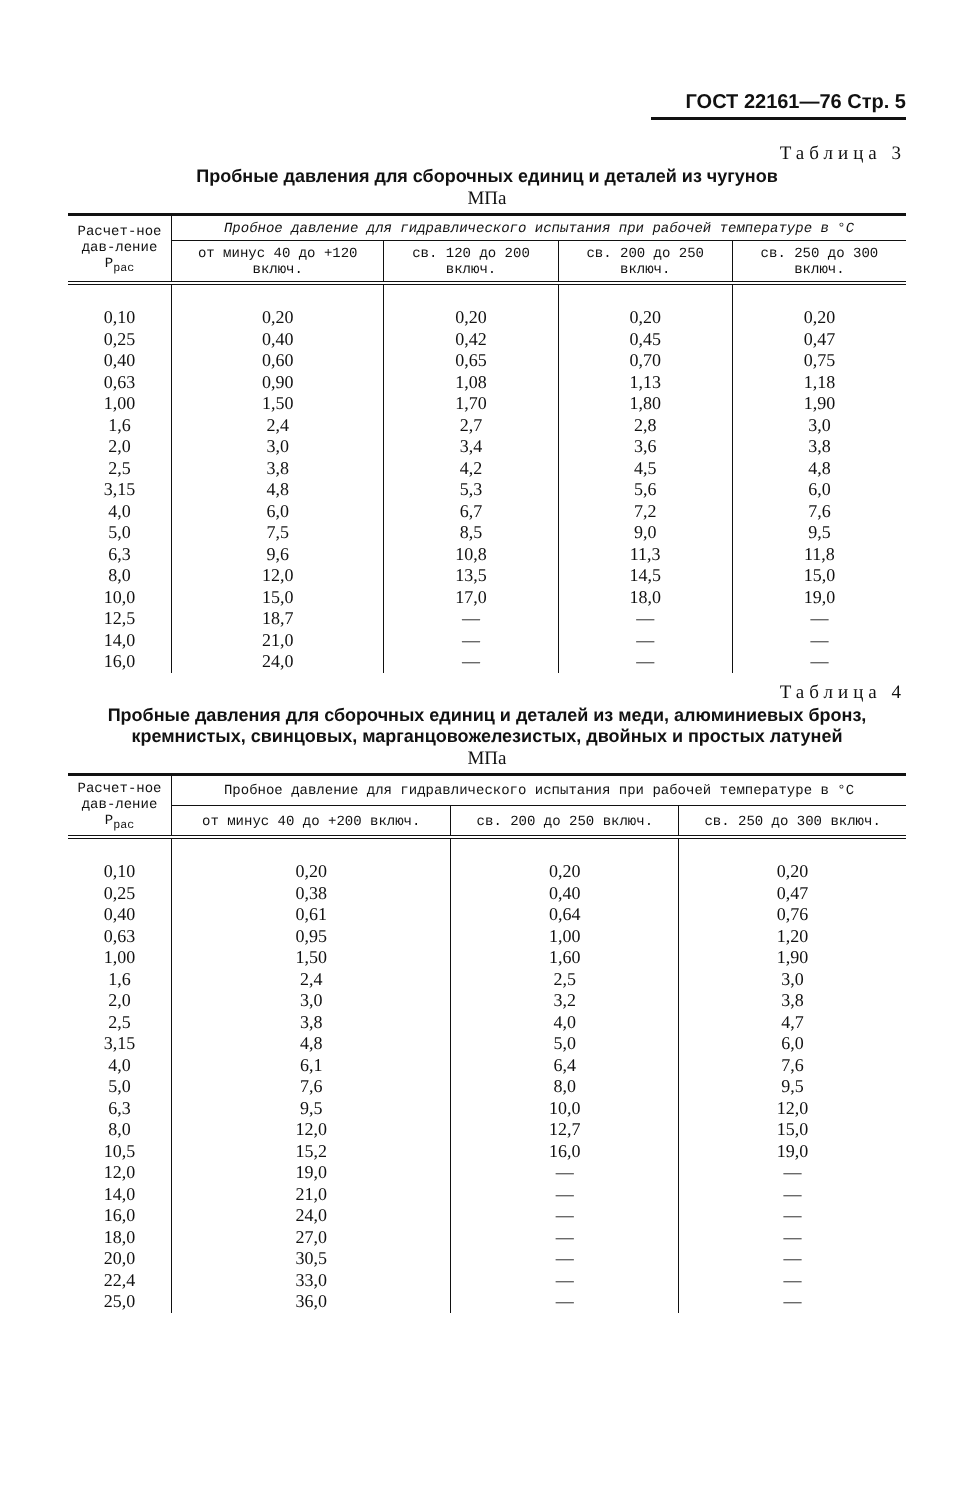ГОСТ 22161—76 Стр. 5
Таблица 3
Пробные давления для сборочных единиц и деталей из чугунов
МПа
| Расчет-ное дав-ление P<sub>рас</sub> | Пробное давление для гидравлического испытания при рабочей температуре в °С | | | |
| --- | --- | --- | --- | --- |
| | от минус 40 до +120 включ. | св. 120 до 200 включ. | св. 200 до 250 включ. | св. 250 до 300 включ. |
| 0,10 | 0,20 | 0,20 | 0,20 | 0,20 |
| 0,25 | 0,40 | 0,42 | 0,45 | 0,47 |
| 0,40 | 0,60 | 0,65 | 0,70 | 0,75 |
| 0,63 | 0,90 | 1,08 | 1,13 | 1,18 |
| 1,00 | 1,50 | 1,70 | 1,80 | 1,90 |
| 1,6 | 2,4 | 2,7 | 2,8 | 3,0 |
| 2,0 | 3,0 | 3,4 | 3,6 | 3,8 |
| 2,5 | 3,8 | 4,2 | 4,5 | 4,8 |
| 3,15 | 4,8 | 5,3 | 5,6 | 6,0 |
| 4,0 | 6,0 | 6,7 | 7,2 | 7,6 |
| 5,0 | 7,5 | 8,5 | 9,0 | 9,5 |
| 6,3 | 9,6 | 10,8 | 11,3 | 11,8 |
| 8,0 | 12,0 | 13,5 | 14,5 | 15,0 |
| 10,0 | 15,0 | 17,0 | 18,0 | 19,0 |
| 12,5 | 18,7 | — | — | — |
| 14,0 | 21,0 | — | — | — |
| 16,0 | 24,0 | — | — | — |
Таблица 4
Пробные давления для сборочных единиц и деталей из меди, алюминиевых бронз, кремнистых, свинцовых, марганцовожелезистых, двойных и простых латуней
МПа
| Расчет-ное дав-ление P<sub>рас</sub> | Пробное давление для гидравлического испытания при рабочей температуре в °С | | |
| --- | --- | --- | --- |
| | от минус 40 до +200 включ. | св. 200 до 250 включ. | св. 250 до 300 включ. |
| 0,10 | 0,20 | 0,20 | 0,20 |
| 0,25 | 0,38 | 0,40 | 0,47 |
| 0,40 | 0,61 | 0,64 | 0,76 |
| 0,63 | 0,95 | 1,00 | 1,20 |
| 1,00 | 1,50 | 1,60 | 1,90 |
| 1,6 | 2,4 | 2,5 | 3,0 |
| 2,0 | 3,0 | 3,2 | 3,8 |
| 2,5 | 3,8 | 4,0 | 4,7 |
| 3,15 | 4,8 | 5,0 | 6,0 |
| 4,0 | 6,1 | 6,4 | 7,6 |
| 5,0 | 7,6 | 8,0 | 9,5 |
| 6,3 | 9,5 | 10,0 | 12,0 |
| 8,0 | 12,0 | 12,7 | 15,0 |
| 10,5 | 15,2 | 16,0 | 19,0 |
| 12,0 | 19,0 | — | — |
| 14,0 | 21,0 | — | — |
| 16,0 | 24,0 | — | — |
| 18,0 | 27,0 | — | — |
| 20,0 | 30,5 | — | — |
| 22,4 | 33,0 | — | — |
| 25,0 | 36,0 | — | — |